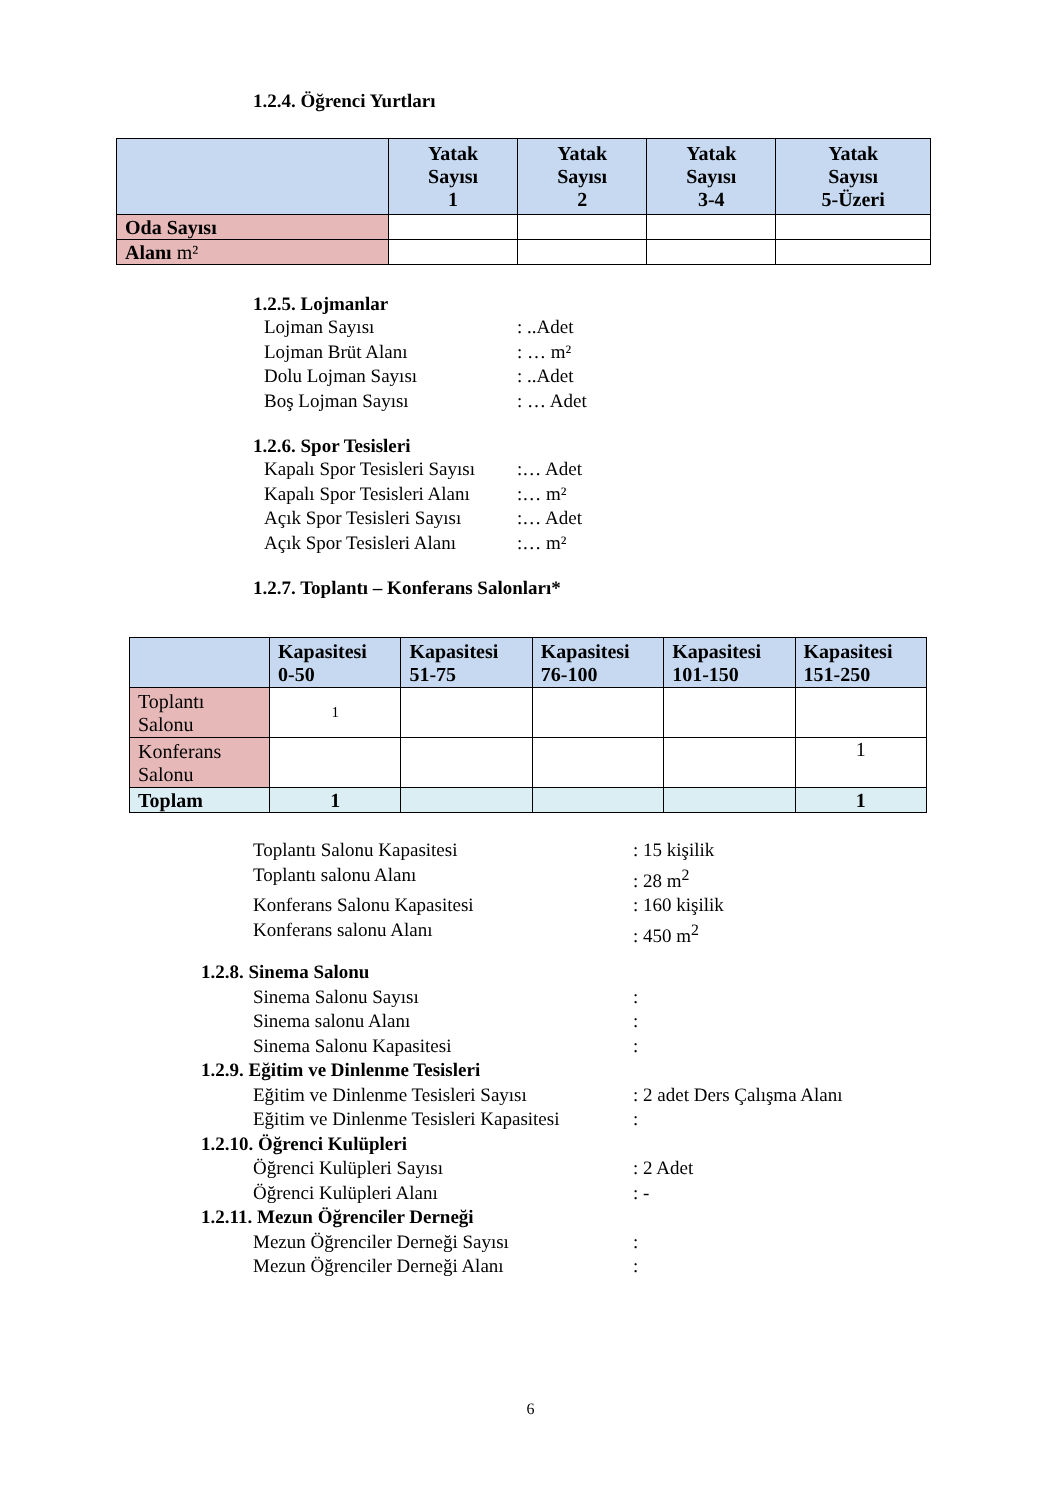1.2.4. Öğrenci Yurtları
| | Yatak Sayısı 1 | Yatak Sayısı 2 | Yatak Sayısı 3-4 | Yatak Sayısı 5-Üzeri |
| --- | --- | --- | --- | --- |
| Oda Sayısı | | | | |
| Alanı m² | | | | |
1.2.5. Lojmanlar
Lojman Sayısı: ..Adet
Lojman Brüt Alanı: … m²
Dolu Lojman Sayısı: ..Adet
Boş Lojman Sayısı: … Adet
1.2.6. Spor Tesisleri
Kapalı Spor Tesisleri Sayısı:… Adet
Kapalı Spor Tesisleri Alanı:… m²
Açık Spor Tesisleri Sayısı:… Adet
Açık Spor Tesisleri Alanı:… m²
1.2.7. Toplantı – Konferans Salonları*
| | Kapasitesi 0-50 | Kapasitesi 51-75 | Kapasitesi 76-100 | Kapasitesi 101-150 | Kapasitesi 151-250 |
| --- | --- | --- | --- | --- | --- |
| Toplantı Salonu | 1 | | | | |
| Konferans Salonu | | | | | 1 |
| Toplam | 1 | | | | 1 |
Toplantı Salonu Kapasitesi: 15 kişilik
Toplantı salonu Alanı: 28 m<sup>2</sup>
Konferans Salonu Kapasitesi: 160 kişilik
Konferans salonu Alanı: 450 m<sup>2</sup>
1.2.8. Sinema Salonu
Sinema Salonu Sayısı:
Sinema salonu Alanı:
Sinema Salonu Kapasitesi:
1.2.9. Eğitim ve Dinlenme Tesisleri
Eğitim ve Dinlenme Tesisleri Sayısı: 2 adet Ders Çalışma Alanı
Eğitim ve Dinlenme Tesisleri Kapasitesi:
1.2.10. Öğrenci Kulüpleri
Öğrenci Kulüpleri Sayısı: 2 Adet
Öğrenci Kulüpleri Alanı: -
1.2.11. Mezun Öğrenciler Derneği
Mezun Öğrenciler Derneği Sayısı:
Mezun Öğrenciler Derneği Alanı:
6